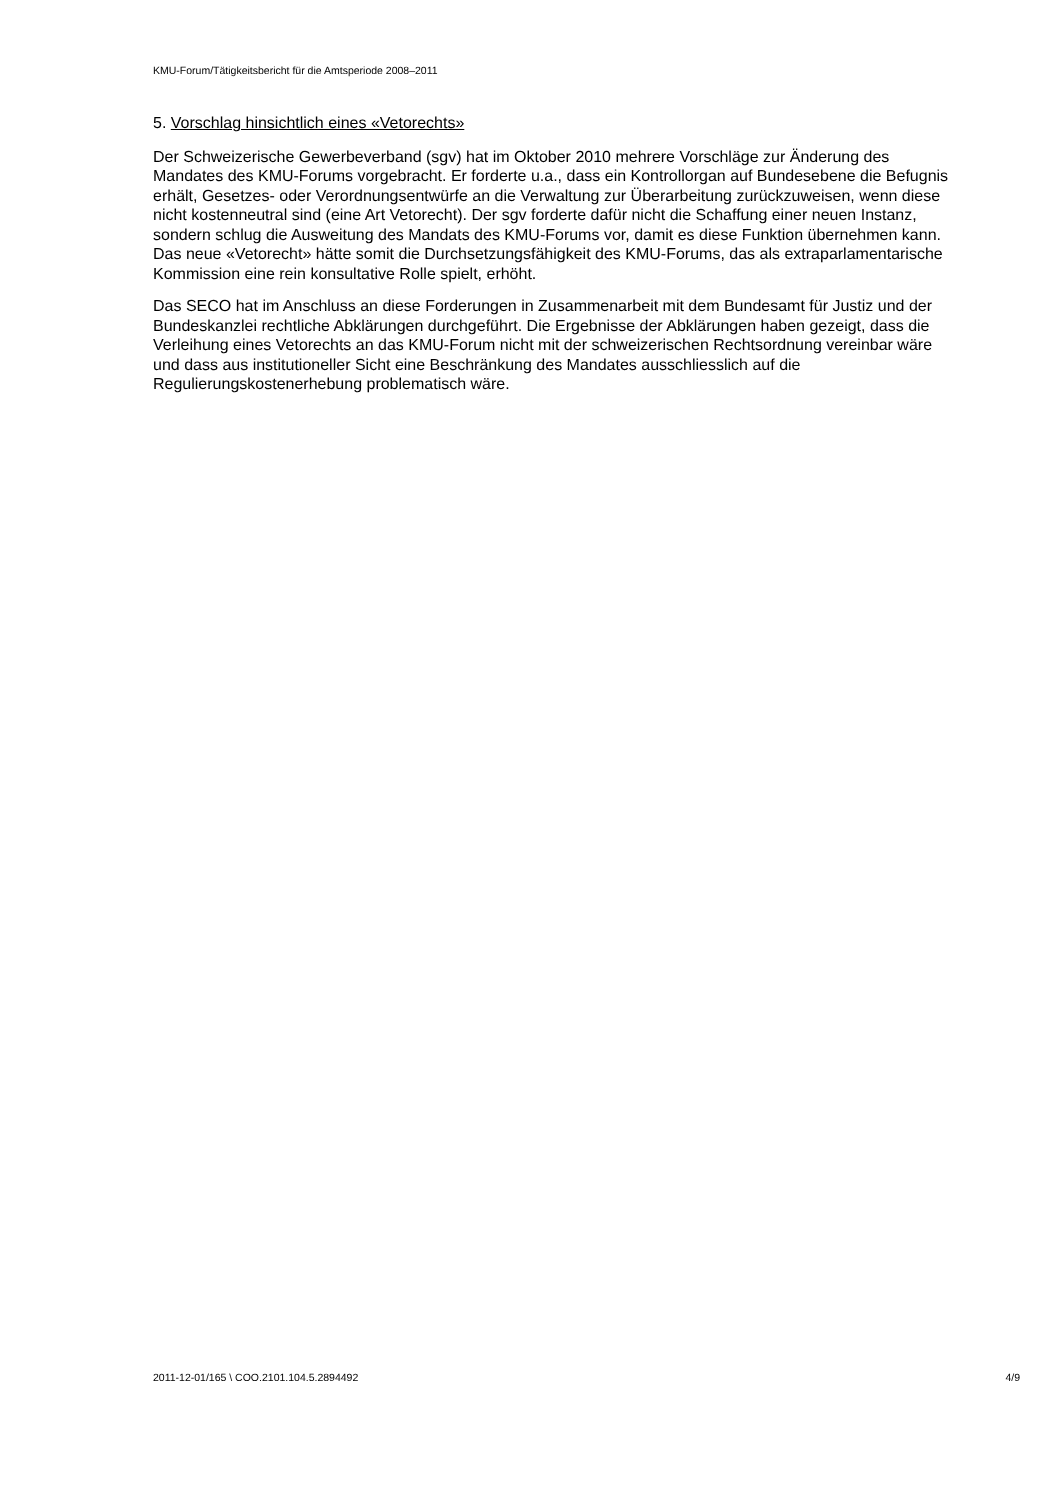KMU-Forum/Tätigkeitsbericht für die Amtsperiode 2008–2011
5. Vorschlag hinsichtlich eines «Vetorechts»
Der Schweizerische Gewerbeverband (sgv) hat im Oktober 2010 mehrere Vorschläge zur Änderung des Mandates des KMU-Forums vorgebracht. Er forderte u.a., dass ein Kontrollorgan auf Bundesebene die Befugnis erhält, Gesetzes- oder Verordnungsentwürfe an die Verwaltung zur Überarbeitung zurückzuweisen, wenn diese nicht kostenneutral sind (eine Art Vetorecht). Der sgv forderte dafür nicht die Schaffung einer neuen Instanz, sondern schlug die Ausweitung des Mandats des KMU-Forums vor, damit es diese Funktion übernehmen kann. Das neue «Vetorecht» hätte somit die Durchsetzungsfähigkeit des KMU-Forums, das als extraparlamentarische Kommission eine rein konsultative Rolle spielt, erhöht.
Das SECO hat im Anschluss an diese Forderungen in Zusammenarbeit mit dem Bundesamt für Justiz und der Bundeskanzlei rechtliche Abklärungen durchgeführt. Die Ergebnisse der Abklärungen haben gezeigt, dass die Verleihung eines Vetorechts an das KMU-Forum nicht mit der schweizerischen Rechtsordnung vereinbar wäre und dass aus institutioneller Sicht eine Beschränkung des Mandates ausschliesslich auf die Regulierungskostenerhebung problematisch wäre.
2011-12-01/165 \ COO.2101.104.5.2894492 4/9